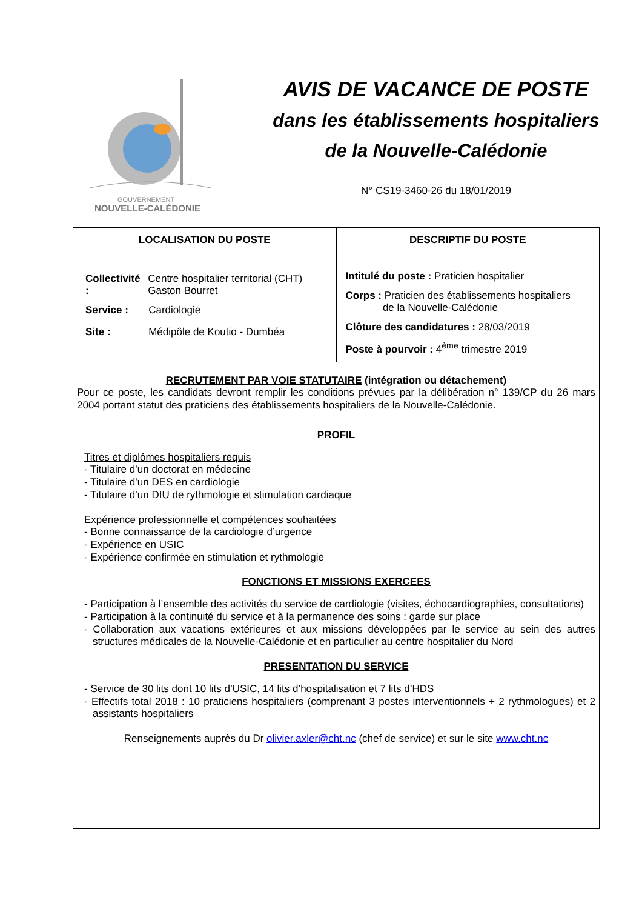GOUVERNEMENT
NOUVELLE-CALÉDONIE
AVIS DE VACANCE DE POSTE
dans les établissements hospitaliers
de la Nouvelle-Calédonie
N° CS19-3460-26 du 18/01/2019
| LOCALISATION DU POSTE / Collectivité : / Centre hospitalier territorial (CHT) Gaston Bourret / / Service : / Cardiologie / / Site : / Médipôle de Koutio - Dumbéa / | DESCRIPTIF DU POSTE Intitulé du poste : Praticien hospitalier Corps : Praticien des établissements hospitaliers de la Nouvelle-Calédonie Clôture des candidatures : 28/03/2019 Poste à pourvoir : 4<sup>ème</sup> trimestre 2019 |
RECRUTEMENT PAR VOIE STATUTAIRE (intégration ou détachement)
Pour ce poste, les candidats devront remplir les conditions prévues par la délibération n° 139/CP du 26 mars 2004 portant statut des praticiens des établissements hospitaliers de la Nouvelle-Calédonie.
PROFIL
Titres et diplômes hospitaliers requis
- Titulaire d’un doctorat en médecine
- Titulaire d’un DES en cardiologie
- Titulaire d’un DIU de rythmologie et stimulation cardiaque
Expérience professionnelle et compétences souhaitées
- Bonne connaissance de la cardiologie d’urgence
- Expérience en USIC
- Expérience confirmée en stimulation et rythmologie
FONCTIONS ET MISSIONS EXERCEES
- Participation à l’ensemble des activités du service de cardiologie (visites, échocardiographies, consultations)
- Participation à la continuité du service et à la permanence des soins : garde sur place
- Collaboration aux vacations extérieures et aux missions développées par le service au sein des autres structures médicales de la Nouvelle-Calédonie et en particulier au centre hospitalier du Nord
PRESENTATION DU SERVICE
- Service de 30 lits dont 10 lits d’USIC, 14 lits d’hospitalisation et 7 lits d’HDS
- Effectifs total 2018 : 10 praticiens hospitaliers (comprenant 3 postes interventionnels + 2 rythmologues) et 2 assistants hospitaliers
Renseignements auprès du Dr olivier.axler@cht.nc (chef de service) et sur le site www.cht.nc